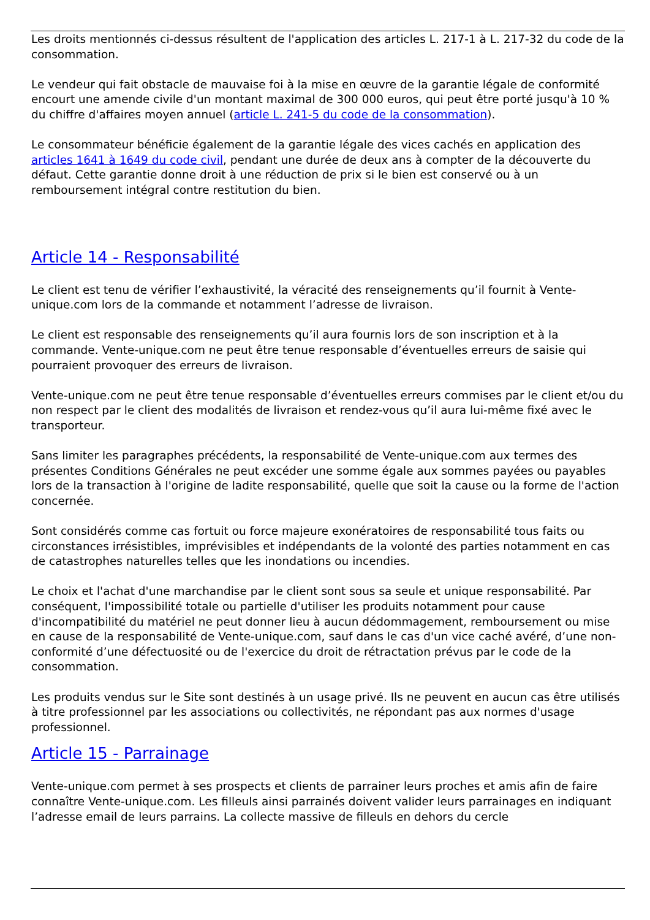Les droits mentionnés ci-dessus résultent de l'application des articles L. 217-1 à L. 217-32 du code de la consommation.
Le vendeur qui fait obstacle de mauvaise foi à la mise en œuvre de la garantie légale de conformité encourt une amende civile d'un montant maximal de 300 000 euros, qui peut être porté jusqu'à 10 % du chiffre d'affaires moyen annuel (article L. 241-5 du code de la consommation).
Le consommateur bénéficie également de la garantie légale des vices cachés en application des articles 1641 à 1649 du code civil, pendant une durée de deux ans à compter de la découverte du défaut. Cette garantie donne droit à une réduction de prix si le bien est conservé ou à un remboursement intégral contre restitution du bien.
Article 14 - Responsabilité
Le client est tenu de vérifier l’exhaustivité, la véracité des renseignements qu’il fournit à Vente-unique.com lors de la commande et notamment l’adresse de livraison.
Le client est responsable des renseignements qu’il aura fournis lors de son inscription et à la commande. Vente-unique.com ne peut être tenue responsable d’éventuelles erreurs de saisie qui pourraient provoquer des erreurs de livraison.
Vente-unique.com ne peut être tenue responsable d’éventuelles erreurs commises par le client et/ou du non respect par le client des modalités de livraison et rendez-vous qu’il aura lui-même fixé avec le transporteur.
Sans limiter les paragraphes précédents, la responsabilité de Vente-unique.com aux termes des présentes Conditions Générales ne peut excéder une somme égale aux sommes payées ou payables lors de la transaction à l'origine de ladite responsabilité, quelle que soit la cause ou la forme de l'action concernée.
Sont considérés comme cas fortuit ou force majeure exonératoires de responsabilité tous faits ou circonstances irrésistibles, imprévisibles et indépendants de la volonté des parties notamment en cas de catastrophes naturelles telles que les inondations ou incendies.
Le choix et l'achat d'une marchandise par le client sont sous sa seule et unique responsabilité. Par conséquent, l'impossibilité totale ou partielle d'utiliser les produits notamment pour cause d'incompatibilité du matériel ne peut donner lieu à aucun dédommagement, remboursement ou mise en cause de la responsabilité de Vente-unique.com, sauf dans le cas d'un vice caché avéré, d’une non-conformité d’une défectuosité ou de l'exercice du droit de rétractation prévus par le code de la consommation.
Les produits vendus sur le Site sont destinés à un usage privé. Ils ne peuvent en aucun cas être utilisés à titre professionnel par les associations ou collectivités, ne répondant pas aux normes d'usage professionnel.
Article 15 - Parrainage
Vente-unique.com permet à ses prospects et clients de parrainer leurs proches et amis afin de faire connaître Vente-unique.com. Les filleuls ainsi parrainés doivent valider leurs parrainages en indiquant l’adresse email de leurs parrains. La collecte massive de filleuls en dehors du cercle